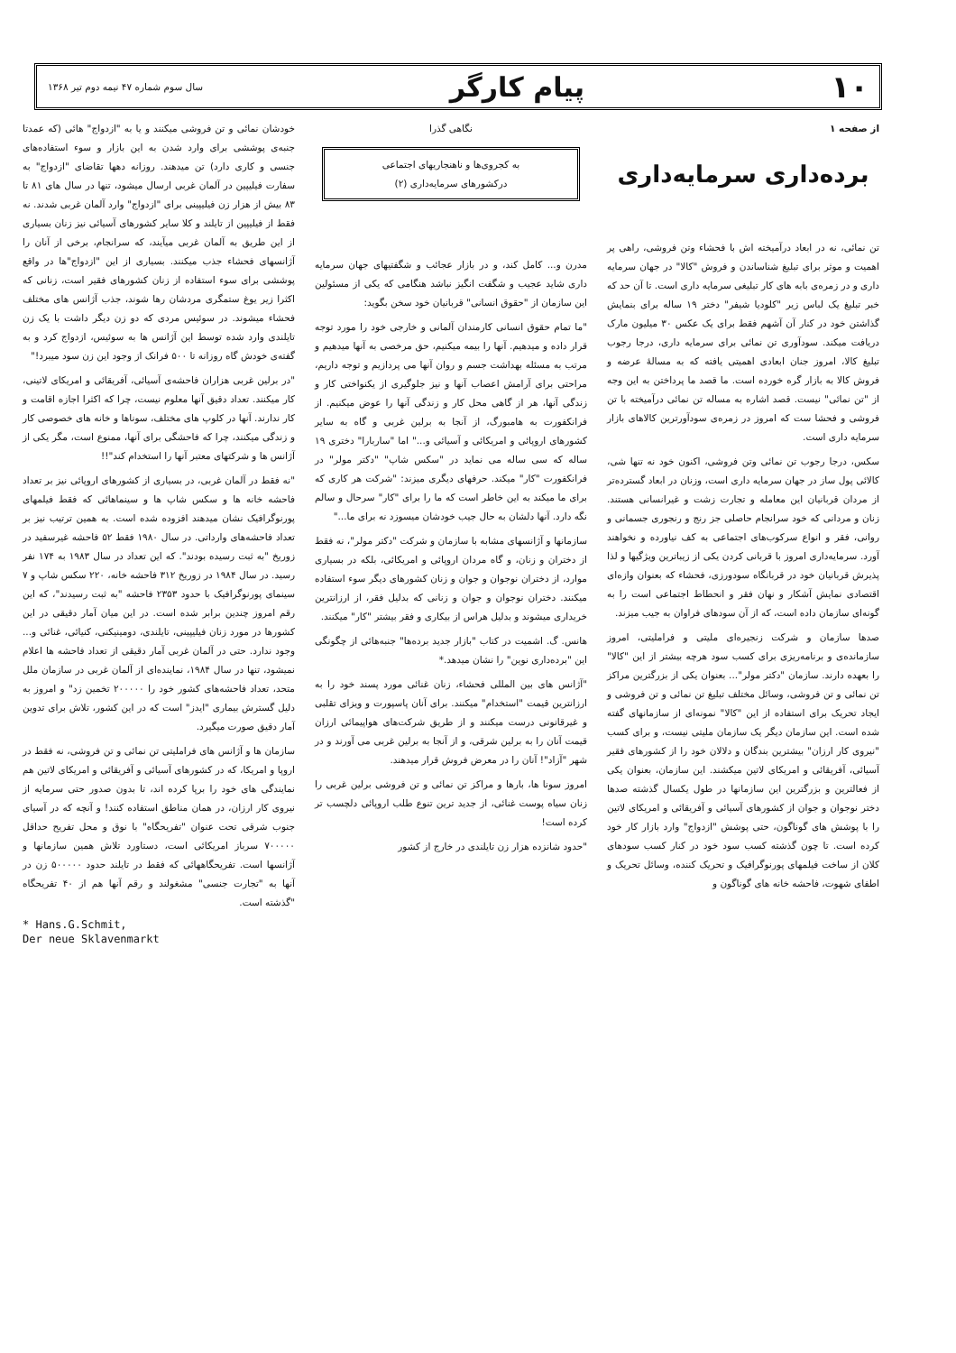۱۰ پیام کارگر سال سوم شماره ۴۷ نیمه دوم تیر ۱۳۶۸
از صفحه ۱
برده‌داری سرمایه‌داری
تن نمائی، نه در ابعاد درآمیخته اش با فحشاء وتن فروشی، راهی پر اهمیت و موثر برای تبلیغ شناساندن و فروش "کالا" در جهان سرمایه داری و در زمره‌ی بابه های کار تبلیغی سرمایه داری است. تا آن حد که خبر تبلیغ یک لباس زیر "کلودیا شیفر" دختر ۱۹ ساله برای بنمایش گذاشتن خود در کنار آن آشهم فقط برای یک عکس ۳۰ میلیون مارک دریافت میکند. سودآوری تن نمائی برای سرمایه داری، درجا رجوب تبلیغ کالا، امروز جنان ابعادی اهمیتی یافته که به مسالهٔ عرضه و فروش کالا به بازار گره خورده است. ما قصد ما پرداختن به این وجه از "تن نمائی" نیست. قصد اشاره به مساله تن نمائی درآمیخته با تن فروشی و فحشا ست که امروز در زمره‌ی سودآورترین کالاهای بازار سرمایه داری است.
سکس، درجا رجوب تن نمائی وتن فروشی، اکنون خود نه تنها شی، کالائی پول ساز در جهان سرمایه داری است، وزنان در ابعاد گسترده‌تر از مردان قربانیان این معامله و تجارت زشت و غیرانسانی هستند. زنان و مردانی که خود سرانجام حاصلی جز رنج و رنجوری جسمانی و روانی، فقر و انواع سرکوب‌های اجتماعی به کف نیاورده و نخواهند آورد. سرمایه‌داری امروز با قربانی کردن یکی از زیباترین ویژگیها و لذا پذیرش قربانیان خود در قربانگاه سودورزی، فحشاء که بعنوان وازه‌ای اقتصادی نمایش آشکار و نهان فقر و انحطاط اجتماعی است را به گونه‌ای سازمان داده است، که از آن سودهای فراوان به جیب میزند.
صدها سازمان و شرکت زنجیره‌ای ملیتی و فراملیتی، امروز سازمانده‌ی و برنامه‌ریزی برای کسب سود هرچه بیشتر از این "کالا" را بعهده دارند. سازمان "دکتر مولر"... بعنوان یکی از بزرگترین مراکز تن نمائی و تن فروشی، وسائل مختلف تبلیغ تن نمائی و تن فروشی و ایجاد تحریک برای استفاده از این "کالا" نمونه‌ای از سازمانهای گفته شده است. این سازمان دیگر یک سازمان ملیتی نیست، و برای کسب "نیروی کار ارزان" بیشترین بندگان و دلالان خود را از کشورهای فقیر آسیائی، آفریقائی و امریکای لاتین میکشند. این سازمان، بعنوان یکی از فعالترین و بزرگترین این سازمانها در طول یکسال گذشته صدها دختر نوجوان و جوان از کشورهای آسیائی و آفریقائی و امریکای لاتین را با پوشش های گوناگون، حتی پوشش "ازدواج" وارد بازار کار خود کرده است. تا چون گذشته کسب سود خود در کنار کسب سودهای کلان از ساخت فیلمهای پورنوگرافیک و تحریک کننده، وسائل تحریک و اطفای شهوت، فاحشه خانه های گوناگون و
نگاهی گذرا
به کجروی‌ها و ناهنجاریهای اجتماعی
درکشورهای سرمایه‌داری (۲)
مدرن و... کامل کند، و در بازار عجائب و شگفتیهای جهان سرمایه داری شاید عجیب و شگفت انگیز نباشد هنگامی که یکی از مسئولین این سازمان از "حقوق انسانی" قربانیان خود سخن بگوید:
"ما تمام حقوق انسانی کارمندان آلمانی و خارجی خود را مورد توجه قرار داده و میدهیم. آنها را بیمه میکنیم، حق مرخصی به آنها میدهیم و مرتب به مسئله بهداشت جسم و روان آنها می پردازیم و توجه داریم، مراحتی برای آرامش اعصاب آنها و نیز جلوگیری از یکنواختی کار و زندگی آنها، هر از گاهی محل کار و زندگی آنها را عوض میکنیم. از فرانکفورت به هامبورگ، از آنجا به برلین غربی و گاه به سایر کشورهای اروپائی و امریکائی و آسیائی و..." اما "ساربارا" دختری ۱۹ ساله که سی ساله می نماید در "سکس شاپ" "دکتر مولر" در فرانکفورت "کار" میکند. حرفهای دیگری میزند: "شرکت هر کاری که برای ما میکند به این خاطر است که ما را برای "کار" سرحال و سالم نگه دارد. آنها دلشان به حال جیب خودشان میسوزد نه برای ما..."
سازمانها و آژانسهای مشابه با سازمان و شرکت "دکتر مولر"، نه فقط از دختران و زنان، و گاه مردان اروپائی و امریکائی، بلکه در بسیاری موارد، از دختران نوجوان و جوان و زنان کشورهای دیگر سوء استفاده میکنند. دختران نوجوان و جوان و زنانی که بدلیل فقر، از ارزانترین خریداری میشوند و بدلیل هراس از بیکاری و فقر بیشتر "کار" میکنند.
هانس. گ. اشمیت در کتاب "بازار جدید برده‌ها" جنبه‌هائی از چگونگی این "برده‌داری نوین" را نشان میدهد.*
"آژانس های بین المللی فحشاء، زنان غنائی مورد پسند خود را به ارزانترین قیمت "استخدام" میکنند. برای آنان پاسپورت و ویزای تقلبی و غیرقانونی درست میکنند و از طریق شرکت‌های هواپیمائی ارزان قیمت آنان را به برلین شرقی، و از آنجا به برلین غربی می آورند و در شهر "آزاد"! آنان را در معرض فروش قرار میدهند.
امروز سونا ها، بارها و مراکز تن نمائی و تن فروشی برلین غربی را زنان سیاه پوست غنائی، از جدید ترین تنوع طلب اروپائی دلچسب تر کرده است!
"حدود شانزده هزار زن تایلندی در خارج از کشور
خودشان نمائی و تن فروشی میکنند و یا به "ازدواج" هائی (که عمدتا جنبه‌ی پوششی برای وارد شدن به این بازار و سوء استفاده‌های جنسی و کاری دارد) تن میدهند. روزانه دهها تقاضای "ازدواج" به سفارت فیلیپین در آلمان غربی ارسال میشود، تنها در سال های ۸۱ تا ۸۳ بیش از هزار زن فیلیپینی برای "ازدواج" وارد آلمان غربی شدند. نه فقط از فیلیپین از تایلند و کلا سایر کشورهای آسیائی نیز زنان بسیاری از این طریق به آلمان غربی میآیند، که سرانجام، برخی از آنان را آژانسهای فحشاء جذب میکنند. بسیاری از این "ازدواج"ها در واقع پوششی برای سوء استفاده از زنان کشورهای فقیر است، زنانی که اکثرا زیر یوغ ستمگری مردشان رها شوند، جذب آژانس های مختلف فحشاء میشوند. در سوئیس مردی که دو زن دیگر داشت با یک زن تایلندی وارد شده توسط این آژانس ها به سوئیس، ازدواج کرد و به گفته‌ی خودش گاه روزانه تا ۵۰۰ فرانک از وجود این زن سود میبرد!"
"در برلین غربی هزاران فاحشه‌ی آسیائی، آفریقائی و امریکای لاتینی، کار میکنند. تعداد دقیق آنها معلوم نیست، چرا که اکثرا اجازه اقامت و کار ندارند. آنها در کلوپ های مختلف، سوناها و خانه های خصوصی کار و زندگی میکنند، چرا که فاحشگی برای آنها، ممنوع است، مگر یکی از آژانس ها و شرکتهای معتبر آنها را استخدام کند"!!
"نه فقط در آلمان غربی، در بسیاری از کشورهای اروپائی نیز بر تعداد فاحشه خانه ها و سکس شاپ ها و سینماهائی که فقط فیلمهای پورنوگرافیک نشان میدهند افزوده شده است. به همین ترتیب نیز بر تعداد فاحشه‌های وارداتی. در سال ۱۹۸۰ فقط ۵۲ فاحشه غیرسفید در زوریخ "به ثبت رسیده بودند". که این تعداد در سال ۱۹۸۳ به ۱۷۴ نفر رسید. در سال ۱۹۸۴ در زوریخ ۳۱۲ فاحشه خانه، ۲۲۰ سکس شاپ و ۷ سینمای پورنوگرافیک با حدود ۲۳۵۳ فاحشه "به ثبت رسیدند"، که این رقم امروز چندین برابر شده است. در این میان آمار دقیقی در این کشورها در مورد زنان فیلیپینی، تایلندی، دومینیکنی، کنیائی، غنائی و... وجود ندارد. حتی در آلمان غربی آمار دقیقی از تعداد فاحشه ها اعلام نمیشود، تنها در سال ۱۹۸۴، نماینده‌ای از آلمان غربی در سازمان ملل متحد، تعداد فاحشه‌های کشور خود را ۲۰۰۰۰۰ تخمین زد" و امروز به دلیل گسترش بیماری "ایدز" است که در این کشور، تلاش برای تدوین آمار دقیق صورت میگیرد.
سازمان ها و آژانس های فراملیتی تن نمائی و تن فروشی، نه فقط در اروپا و امریکا، که در کشورهای آسیائی و آفریقائی و امریکای لاتین هم نمایندگی های خود را برپا کرده اند، تا بدون صدور حتی سرمایه از نیروی کار ارزان، در همان مناطق استفاده کنند! و آنچه که در آسیای جنوب شرقی تحت عنوان "تفریحگاه" با نوق و محل تفریح حداقل ۷۰۰۰۰۰ سرباز امریکائی است، دستاورد تلاش همین سازمانها و آژانسها است. تفریحگاههائی که فقط در تایلند حدود ۵۰۰۰۰۰ زن در آنها به "تجارت جنسی" مشغولند و رقم آنها هم از ۴۰ تفریحگاه "گذشته است.
* Hans.G.Schmit,
Der neue Sklavenmarkt